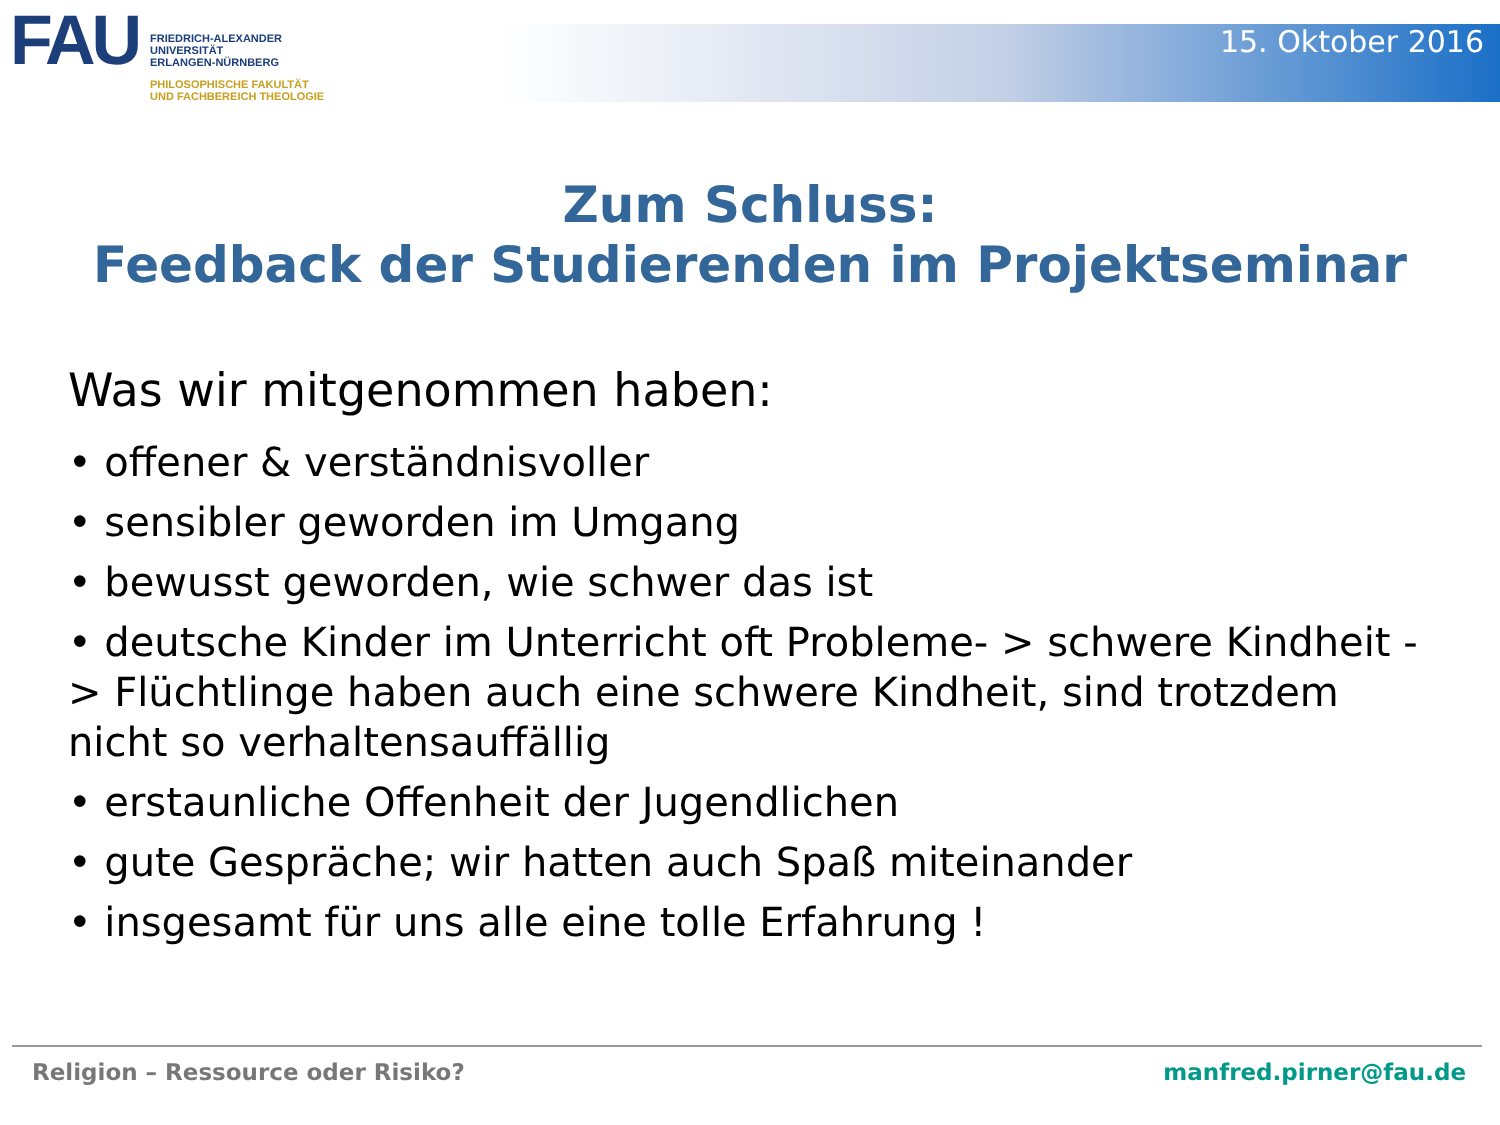FAU
FRIEDRICH-ALEXANDER
UNIVERSITÄT
ERLANGEN-NÜRNBERG
PHILOSOPHISCHE FAKULTÄT
UND FACHBEREICH THEOLOGIE
15. Oktober 2016
Zum Schluss:
Feedback der Studierenden im Projektseminar
Was wir mitgenommen haben:
• offener & verständnisvoller
• sensibler geworden im Umgang
• bewusst geworden, wie schwer das ist
• deutsche Kinder im Unterricht oft Probleme- > schwere Kindheit -> Flüchtlinge haben auch eine schwere Kindheit, sind trotzdem nicht so verhaltensauffällig
• erstaunliche Offenheit der Jugendlichen
• gute Gespräche; wir hatten auch Spaß miteinander
• insgesamt für uns alle eine tolle Erfahrung !
Religion – Ressource oder Risiko? manfred.pirner@fau.de